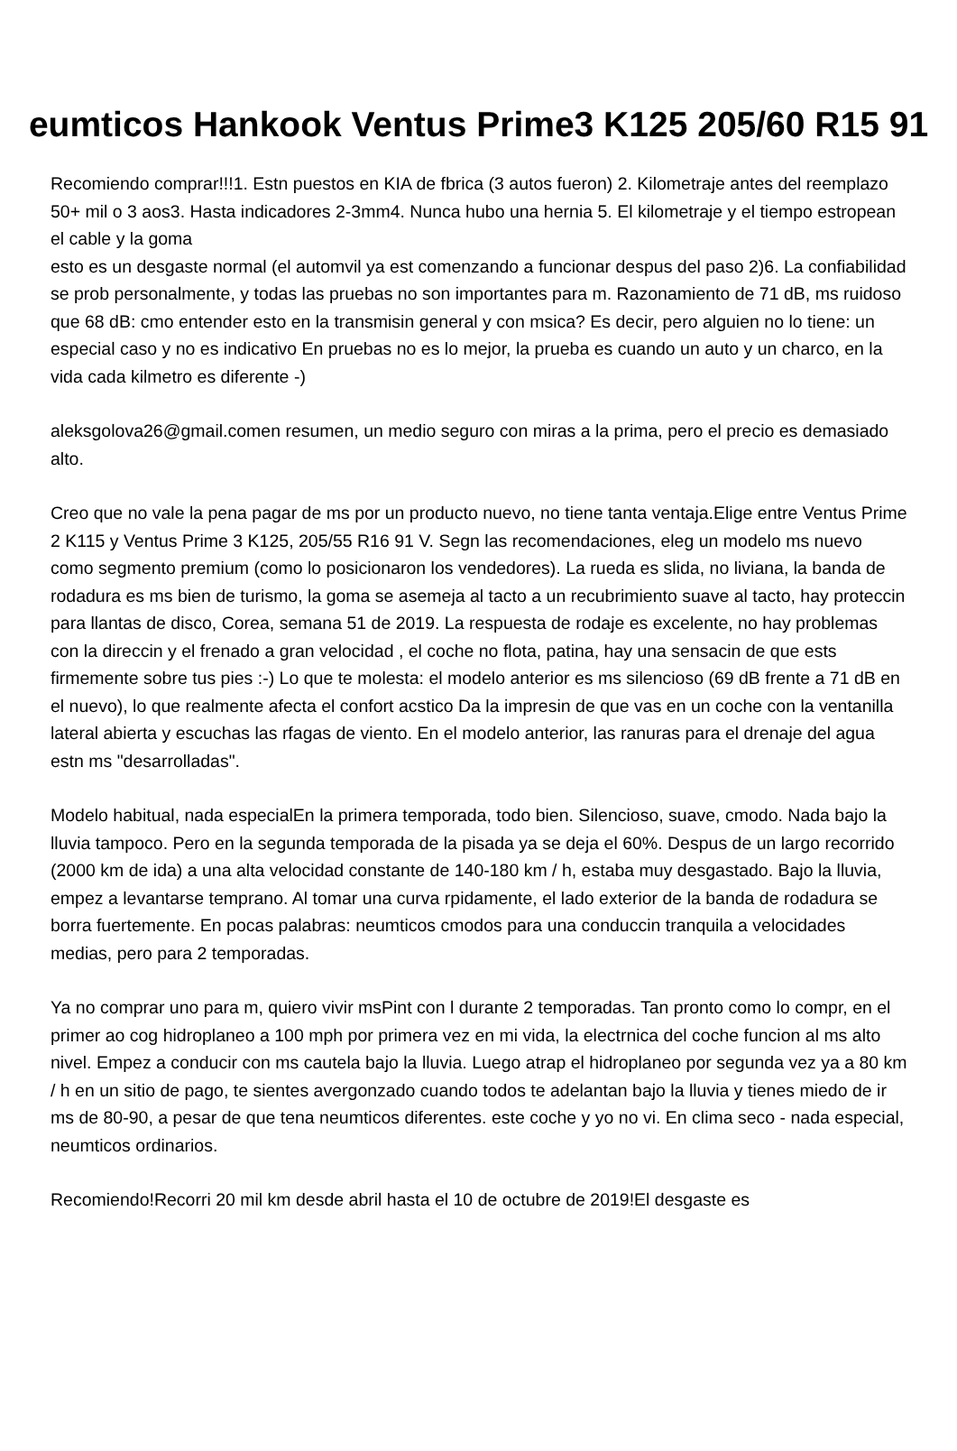eumticos Hankook Ventus Prime3 K125 205/60 R15 91
Recomiendo comprar!!!1. Estn puestos en KIA de fbrica (3 autos fueron) 2. Kilometraje antes del reemplazo 50+ mil o 3 aos3. Hasta indicadores 2-3mm4. Nunca hubo una hernia 5. El kilometraje y el tiempo estropean el cable y la goma
esto es un desgaste normal (el automvil ya est comenzando a funcionar despus del paso 2)6. La confiabilidad se prob personalmente, y todas las pruebas no son importantes para m. Razonamiento de 71 dB, ms ruidoso que 68 dB: cmo entender esto en la transmisin general y con msica? Es decir, pero alguien no lo tiene: un especial caso y no es indicativo En pruebas no es lo mejor, la prueba es cuando un auto y un charco, en la vida cada kilmetro es diferente -)
aleksgolova26@gmail.comen resumen, un medio seguro con miras a la prima, pero el precio es demasiado alto.
Creo que no vale la pena pagar de ms por un producto nuevo, no tiene tanta ventaja.Elige entre Ventus Prime 2 K115 y Ventus Prime 3 K125, 205/55 R16 91 V. Segn las recomendaciones, eleg un modelo ms nuevo como segmento premium (como lo posicionaron los vendedores). La rueda es slida, no liviana, la banda de rodadura es ms bien de turismo, la goma se asemeja al tacto a un recubrimiento suave al tacto, hay proteccin para llantas de disco, Corea, semana 51 de 2019. La respuesta de rodaje es excelente, no hay problemas con la direccin y el frenado a gran velocidad , el coche no flota, patina, hay una sensacin de que ests firmemente sobre tus pies :-) Lo que te molesta: el modelo anterior es ms silencioso (69 dB frente a 71 dB en el nuevo), lo que realmente afecta el confort acstico Da la impresin de que vas en un coche con la ventanilla lateral abierta y escuchas las rfagas de viento. En el modelo anterior, las ranuras para el drenaje del agua estn ms "desarrolladas".
Modelo habitual, nada especialEn la primera temporada, todo bien. Silencioso, suave, cmodo. Nada bajo la lluvia tampoco. Pero en la segunda temporada de la pisada ya se deja el 60%. Despus de un largo recorrido (2000 km de ida) a una alta velocidad constante de 140-180 km / h, estaba muy desgastado. Bajo la lluvia, empez a levantarse temprano. Al tomar una curva rpidamente, el lado exterior de la banda de rodadura se borra fuertemente. En pocas palabras: neumticos cmodos para una conduccin tranquila a velocidades medias, pero para 2 temporadas.
Ya no comprar uno para m, quiero vivir msPint con l durante 2 temporadas. Tan pronto como lo compr, en el primer ao cog hidroplaneo a 100 mph por primera vez en mi vida, la electrnica del coche funcion al ms alto nivel. Empez a conducir con ms cautela bajo la lluvia. Luego atrap el hidroplaneo por segunda vez ya a 80 km / h en un sitio de pago, te sientes avergonzado cuando todos te adelantan bajo la lluvia y tienes miedo de ir ms de 80-90, a pesar de que tena neumticos diferentes. este coche y yo no vi. En clima seco - nada especial, neumticos ordinarios.
Recomiendo!Recorri 20 mil km desde abril hasta el 10 de octubre de 2019!El desgaste es